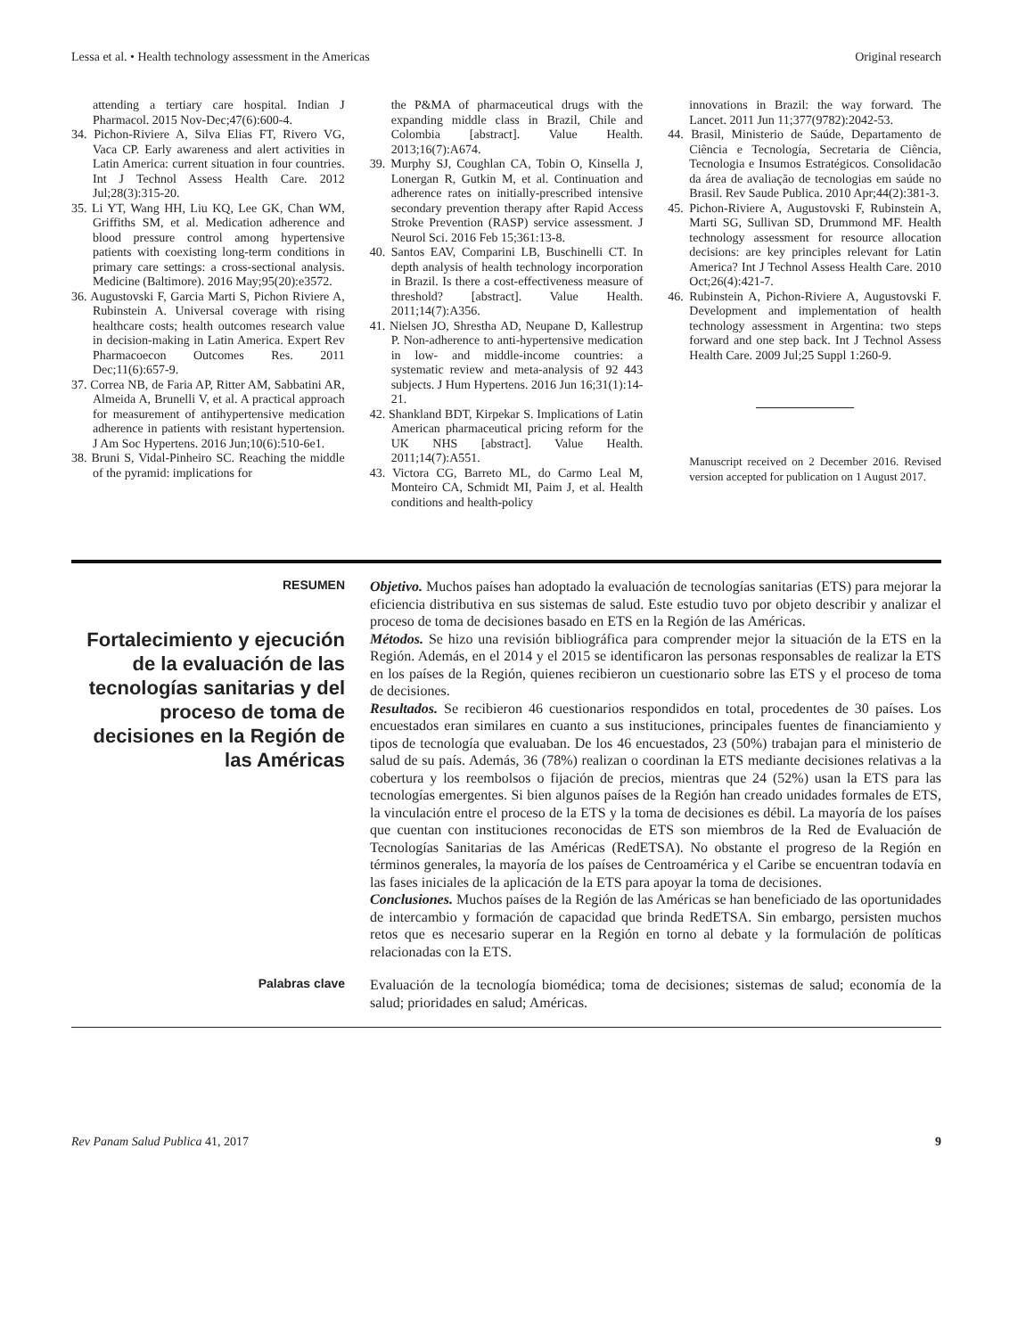Lessa et al. • Health technology assessment in the Americas Original research
attending a tertiary care hospital. Indian J Pharmacol. 2015 Nov-Dec;47(6):600-4.
34. Pichon-Riviere A, Silva Elias FT, Rivero VG, Vaca CP. Early awareness and alert activities in Latin America: current situation in four countries. Int J Technol Assess Health Care. 2012 Jul;28(3):315-20.
35. Li YT, Wang HH, Liu KQ, Lee GK, Chan WM, Griffiths SM, et al. Medication adherence and blood pressure control among hypertensive patients with coexisting long-term conditions in primary care settings: a cross-sectional analysis. Medicine (Baltimore). 2016 May;95(20):e3572.
36. Augustovski F, Garcia Marti S, Pichon Riviere A, Rubinstein A. Universal coverage with rising healthcare costs; health outcomes research value in decision-making in Latin America. Expert Rev Pharmacoecon Outcomes Res. 2011 Dec;11(6):657-9.
37. Correa NB, de Faria AP, Ritter AM, Sabbatini AR, Almeida A, Brunelli V, et al. A practical approach for measurement of antihypertensive medication adherence in patients with resistant hypertension. J Am Soc Hypertens. 2016 Jun;10(6):510-6e1.
38. Bruni S, Vidal-Pinheiro SC. Reaching the middle of the pyramid: implications for
the P&MA of pharmaceutical drugs with the expanding middle class in Brazil, Chile and Colombia [abstract]. Value Health. 2013;16(7):A674.
39. Murphy SJ, Coughlan CA, Tobin O, Kinsella J, Lonergan R, Gutkin M, et al. Continuation and adherence rates on initially-prescribed intensive secondary prevention therapy after Rapid Access Stroke Prevention (RASP) service assessment. J Neurol Sci. 2016 Feb 15;361:13-8.
40. Santos EAV, Comparini LB, Buschinelli CT. In depth analysis of health technology incorporation in Brazil. Is there a cost-effectiveness measure of threshold? [abstract]. Value Health. 2011;14(7):A356.
41. Nielsen JO, Shrestha AD, Neupane D, Kallestrup P. Non-adherence to anti-hypertensive medication in low- and middle-income countries: a systematic review and meta-analysis of 92 443 subjects. J Hum Hypertens. 2016 Jun 16;31(1):14-21.
42. Shankland BDT, Kirpekar S. Implications of Latin American pharmaceutical pricing reform for the UK NHS [abstract]. Value Health. 2011;14(7):A551.
43. Victora CG, Barreto ML, do Carmo Leal M, Monteiro CA, Schmidt MI, Paim J, et al. Health conditions and health-policy
innovations in Brazil: the way forward. The Lancet. 2011 Jun 11;377(9782):2042-53.
44. Brasil, Ministerio de Saúde, Departamento de Ciência e Tecnología, Secretaria de Ciência, Tecnologia e Insumos Estratégicos. Consolidacão da área de avaliação de tecnologias em saúde no Brasil. Rev Saude Publica. 2010 Apr;44(2):381-3.
45. Pichon-Riviere A, Augustovski F, Rubinstein A, Marti SG, Sullivan SD, Drummond MF. Health technology assessment for resource allocation decisions: are key principles relevant for Latin America? Int J Technol Assess Health Care. 2010 Oct;26(4):421-7.
46. Rubinstein A, Pichon-Riviere A, Augustovski F. Development and implementation of health technology assessment in Argentina: two steps forward and one step back. Int J Technol Assess Health Care. 2009 Jul;25 Suppl 1:260-9.
Manuscript received on 2 December 2016. Revised version accepted for publication on 1 August 2017.
RESUMEN
Fortalecimiento y ejecución de la evaluación de las tecnologías sanitarias y del proceso de toma de decisiones en la Región de las Américas
Objetivo. Muchos países han adoptado la evaluación de tecnologías sanitarias (ETS) para mejorar la eficiencia distributiva en sus sistemas de salud. Este estudio tuvo por objeto describir y analizar el proceso de toma de decisiones basado en ETS en la Región de las Américas.
Métodos. Se hizo una revisión bibliográfica para comprender mejor la situación de la ETS en la Región. Además, en el 2014 y el 2015 se identificaron las personas responsables de realizar la ETS en los países de la Región, quienes recibieron un cuestionario sobre las ETS y el proceso de toma de decisiones.
Resultados. Se recibieron 46 cuestionarios respondidos en total, procedentes de 30 países. Los encuestados eran similares en cuanto a sus instituciones, principales fuentes de financiamiento y tipos de tecnología que evaluaban. De los 46 encuestados, 23 (50%) trabajan para el ministerio de salud de su país. Además, 36 (78%) realizan o coordinan la ETS mediante decisiones relativas a la cobertura y los reembolsos o fijación de precios, mientras que 24 (52%) usan la ETS para las tecnologías emergentes. Si bien algunos países de la Región han creado unidades formales de ETS, la vinculación entre el proceso de la ETS y la toma de decisiones es débil. La mayoría de los países que cuentan con instituciones reconocidas de ETS son miembros de la Red de Evaluación de Tecnologías Sanitarias de las Américas (RedETSA). No obstante el progreso de la Región en términos generales, la mayoría de los países de Centroamérica y el Caribe se encuentran todavía en las fases iniciales de la aplicación de la ETS para apoyar la toma de decisiones.
Conclusiones. Muchos países de la Región de las Américas se han beneficiado de las oportunidades de intercambio y formación de capacidad que brinda RedETSA. Sin embargo, persisten muchos retos que es necesario superar en la Región en torno al debate y la formulación de políticas relacionadas con la ETS.
Palabras clave
Evaluación de la tecnología biomédica; toma de decisiones; sistemas de salud; economía de la salud; prioridades en salud; Américas.
Rev Panam Salud Publica 41, 2017 9